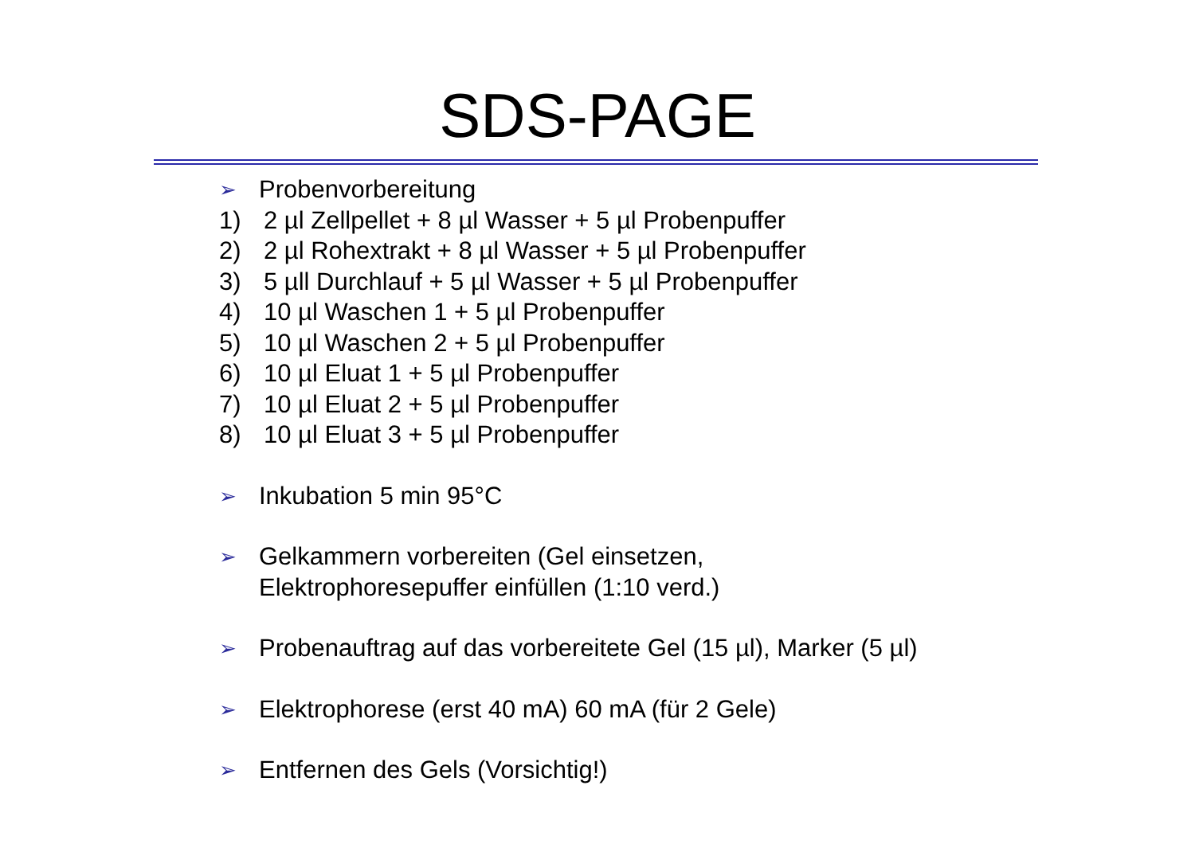SDS-PAGE
➢ Probenvorbereitung
1) 2 µl Zellpellet + 8 µl Wasser + 5 µl Probenpuffer
2) 2 µl Rohextrakt + 8 µl Wasser + 5 µl Probenpuffer
3) 5 µll Durchlauf + 5 µl Wasser + 5 µl Probenpuffer
4) 10 µl Waschen 1 + 5 µl Probenpuffer
5) 10 µl Waschen 2 + 5 µl Probenpuffer
6) 10 µl Eluat 1 + 5 µl Probenpuffer
7) 10 µl Eluat 2 + 5 µl Probenpuffer
8) 10 µl Eluat 3 + 5 µl Probenpuffer
➢ Inkubation 5 min 95°C
➢ Gelkammern vorbereiten (Gel einsetzen,
Elektrophoresepuffer einfüllen (1:10 verd.)
➢ Probenauftrag auf das vorbereitete Gel (15 µl), Marker (5 µl)
➢ Elektrophorese (erst 40 mA) 60 mA (für 2 Gele)
➢ Entfernen des Gels (Vorsichtig!)